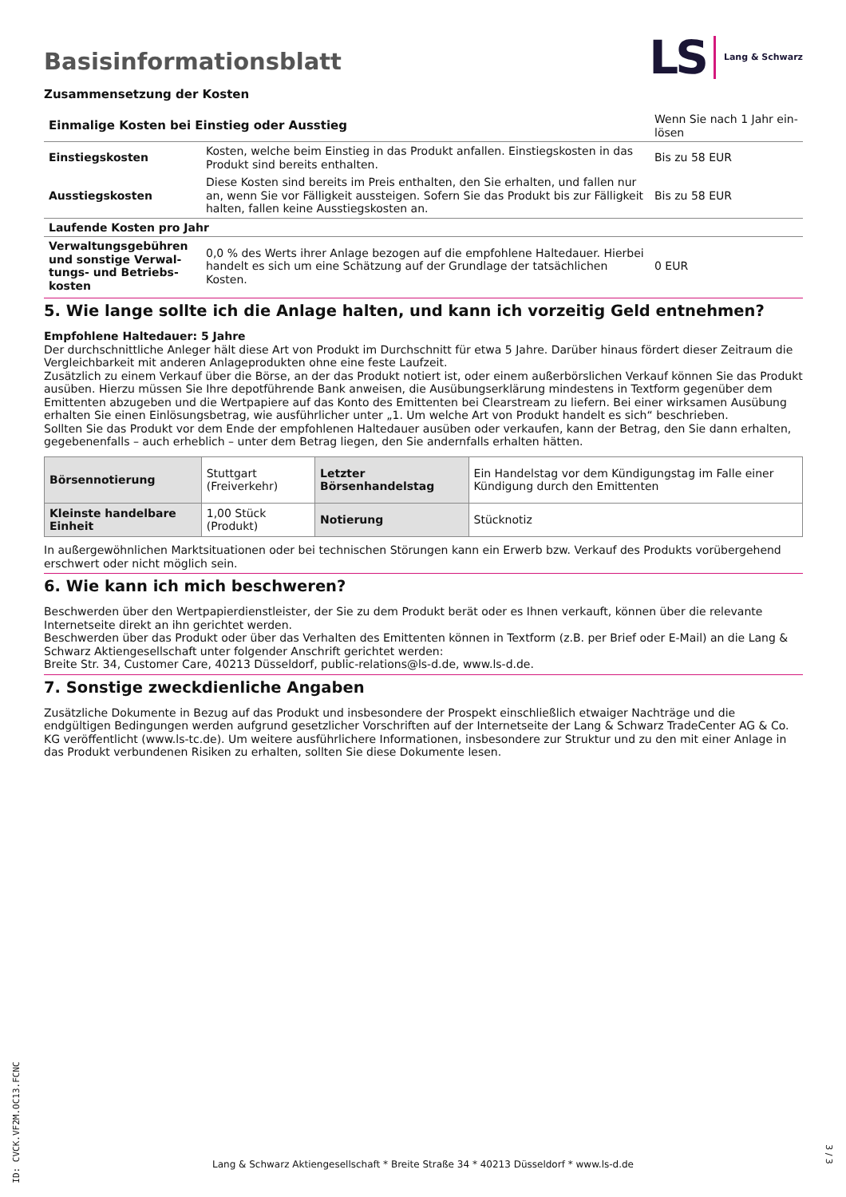Basisinformationsblatt
LS Lang & Schwarz
Zusammensetzung der Kosten
| Einmalige Kosten bei Einstieg oder Ausstieg | | Wenn Sie nach 1 Jahr ein-lösen |
| Einstiegskosten | Kosten, welche beim Einstieg in das Produkt anfallen. Einstiegskosten in das Produkt sind bereits enthalten. | Bis zu 58 EUR |
| Ausstiegskosten | Diese Kosten sind bereits im Preis enthalten, den Sie erhalten, und fallen nur an, wenn Sie vor Fälligkeit aussteigen. Sofern Sie das Produkt bis zur Fälligkeit halten, fallen keine Ausstiegskosten an. | Bis zu 58 EUR |
| Laufende Kosten pro Jahr | | |
| Verwaltungsgebühren und sonstige Verwal-tungs- und Betriebs-kosten | 0,0 % des Werts ihrer Anlage bezogen auf die empfohlene Haltedauer. Hierbei handelt es sich um eine Schätzung auf der Grundlage der tatsächlichen Kosten. | 0 EUR |
5. Wie lange sollte ich die Anlage halten, und kann ich vorzeitig Geld entnehmen?
Empfohlene Haltedauer: 5 Jahre
Der durchschnittliche Anleger hält diese Art von Produkt im Durchschnitt für etwa 5 Jahre. Darüber hinaus fördert dieser Zeitraum die Vergleichbarkeit mit anderen Anlageprodukten ohne eine feste Laufzeit.
Zusätzlich zu einem Verkauf über die Börse, an der das Produkt notiert ist, oder einem außerbörslichen Verkauf können Sie das Produkt ausüben. Hierzu müssen Sie Ihre depotführende Bank anweisen, die Ausübungserklärung mindestens in Textform gegenüber dem Emittenten abzugeben und die Wertpapiere auf das Konto des Emittenten bei Clearstream zu liefern. Bei einer wirksamen Ausübung erhalten Sie einen Einlösungsbetrag, wie ausführlicher unter „1. Um welche Art von Produkt handelt es sich“ beschrieben.
Sollten Sie das Produkt vor dem Ende der empfohlenen Haltedauer ausüben oder verkaufen, kann der Betrag, den Sie dann erhalten, gegebenenfalls – auch erheblich – unter dem Betrag liegen, den Sie andernfalls erhalten hätten.
| Börsennotierung | Stuttgart (Freiverkehr) | Letzter Börsenhandelstag | Ein Handelstag vor dem Kündigungstag im Falle einer Kündigung durch den Emittenten |
| Kleinste handelbare Einheit | 1,00 Stück (Produkt) | Notierung | Stücknotiz |
In außergewöhnlichen Marktsituationen oder bei technischen Störungen kann ein Erwerb bzw. Verkauf des Produkts vorübergehend erschwert oder nicht möglich sein.
6. Wie kann ich mich beschweren?
Beschwerden über den Wertpapierdienstleister, der Sie zu dem Produkt berät oder es Ihnen verkauft, können über die relevante Internetseite direkt an ihn gerichtet werden.
Beschwerden über das Produkt oder über das Verhalten des Emittenten können in Textform (z.B. per Brief oder E-Mail) an die Lang & Schwarz Aktiengesellschaft unter folgender Anschrift gerichtet werden:
Breite Str. 34, Customer Care, 40213 Düsseldorf, public-relations@ls-d.de, www.ls-d.de.
7. Sonstige zweckdienliche Angaben
Zusätzliche Dokumente in Bezug auf das Produkt und insbesondere der Prospekt einschließlich etwaiger Nachträge und die endgültigen Bedingungen werden aufgrund gesetzlicher Vorschriften auf der Internetseite der Lang & Schwarz TradeCenter AG & Co. KG veröffentlicht (www.ls-tc.de). Um weitere ausführlichere Informationen, insbesondere zur Struktur und zu den mit einer Anlage in das Produkt verbundenen Risiken zu erhalten, sollten Sie diese Dokumente lesen.
ID: CVCK.VF2M.OC13.FCNC
Lang & Schwarz Aktiengesellschaft * Breite Straße 34 * 40213 Düsseldorf * www.ls-d.de
3 / 3